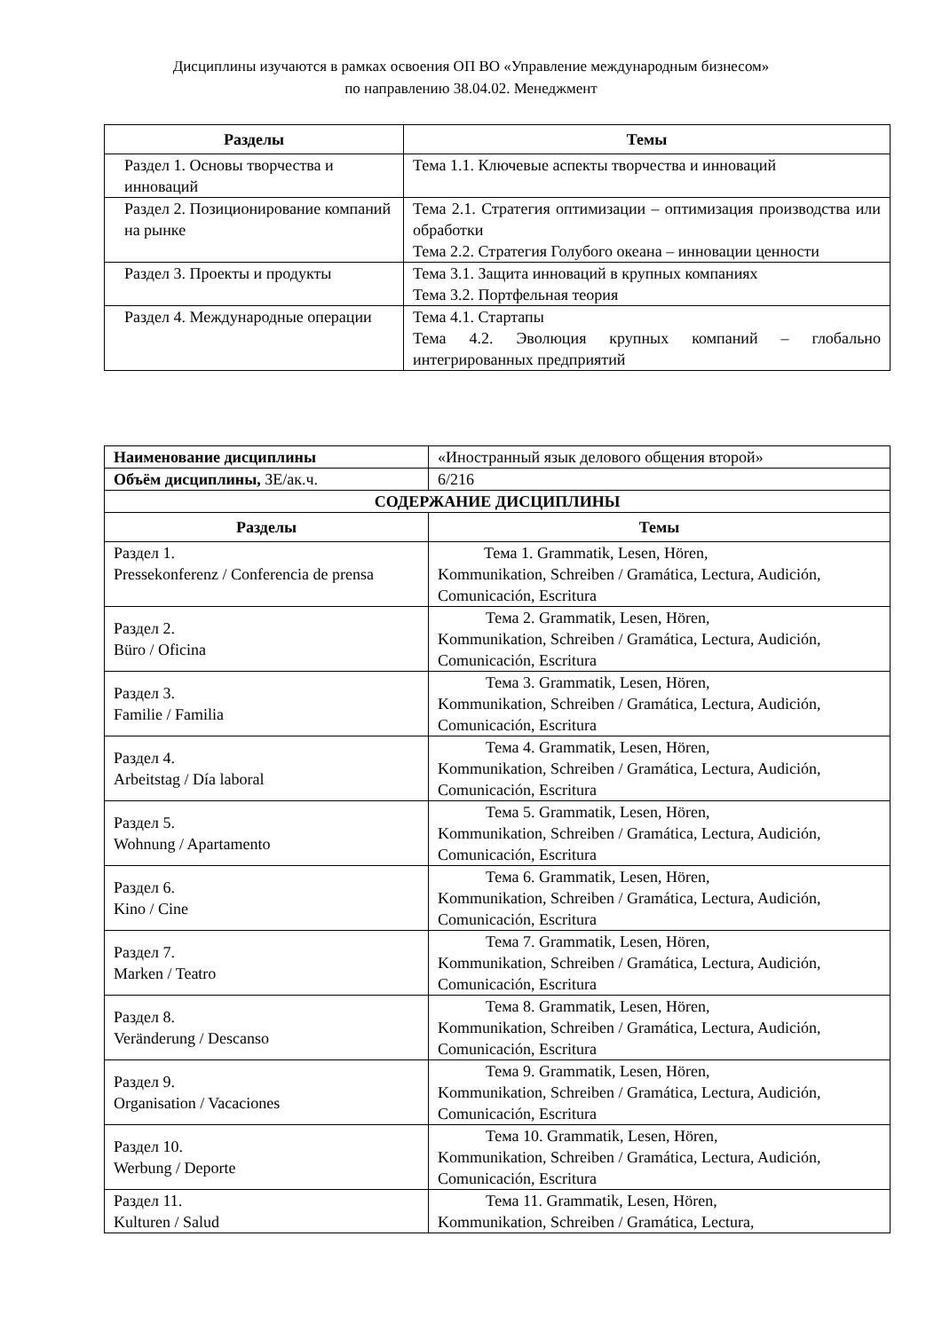Дисциплины изучаются в рамках освоения ОП ВО «Управление международным бизнесом»
по направлению 38.04.02. Менеджмент
| Разделы | Темы |
| --- | --- |
| Раздел 1. Основы творчества и инноваций | Тема 1.1. Ключевые аспекты творчества и инноваций |
| Раздел 2. Позиционирование компаний на рынке | Тема 2.1. Стратегия оптимизации – оптимизация производства или обработки Тема 2.2. Стратегия Голубого океана – инновации ценности |
| Раздел 3. Проекты и продукты | Тема 3.1. Защита инноваций в крупных компаниях Тема 3.2. Портфельная теория |
| Раздел 4. Международные операции | Тема 4.1. Стартапы Тема 4.2. Эволюция крупных компаний – глобально интегрированных предприятий |
| Наименование дисциплины | «Иностранный язык делового общения второй» |
| Объём дисциплины, ЗЕ/ак.ч. | 6/216 |
| СОДЕРЖАНИЕ ДИСЦИПЛИНЫ | |
| Разделы | Темы |
| Раздел 1. Pressekonferenz / Conferencia de prensa | Тема 1. Grammatik, Lesen, Hören, Kommunikation, Schreiben / Gramática, Lectura, Audición, Comunicación, Escritura |
| Раздел 2. Büro / Oficina | Тема 2. Grammatik, Lesen, Hören, Kommunikation, Schreiben / Gramática, Lectura, Audición, Comunicación, Escritura |
| Раздел 3. Familie / Familia | Тема 3. Grammatik, Lesen, Hören, Kommunikation, Schreiben / Gramática, Lectura, Audición, Comunicación, Escritura |
| Раздел 4. Arbeitstag / Día laboral | Тема 4. Grammatik, Lesen, Hören, Kommunikation, Schreiben / Gramática, Lectura, Audición, Comunicación, Escritura |
| Раздел 5. Wohnung / Apartamento | Тема 5. Grammatik, Lesen, Hören, Kommunikation, Schreiben / Gramática, Lectura, Audición, Comunicación, Escritura |
| Раздел 6. Kino / Cine | Тема 6. Grammatik, Lesen, Hören, Kommunikation, Schreiben / Gramática, Lectura, Audición, Comunicación, Escritura |
| Раздел 7. Marken / Teatro | Тема 7. Grammatik, Lesen, Hören, Kommunikation, Schreiben / Gramática, Lectura, Audición, Comunicación, Escritura |
| Раздел 8. Veränderung / Descanso | Тема 8. Grammatik, Lesen, Hören, Kommunikation, Schreiben / Gramática, Lectura, Audición, Comunicación, Escritura |
| Раздел 9. Organisation / Vacaciones | Тема 9. Grammatik, Lesen, Hören, Kommunikation, Schreiben / Gramática, Lectura, Audición, Comunicación, Escritura |
| Раздел 10. Werbung / Deporte | Тема 10. Grammatik, Lesen, Hören, Kommunikation, Schreiben / Gramática, Lectura, Audición, Comunicación, Escritura |
| Раздел 11. Kulturen / Salud | Тема 11. Grammatik, Lesen, Hören, Kommunikation, Schreiben / Gramática, Lectura, |